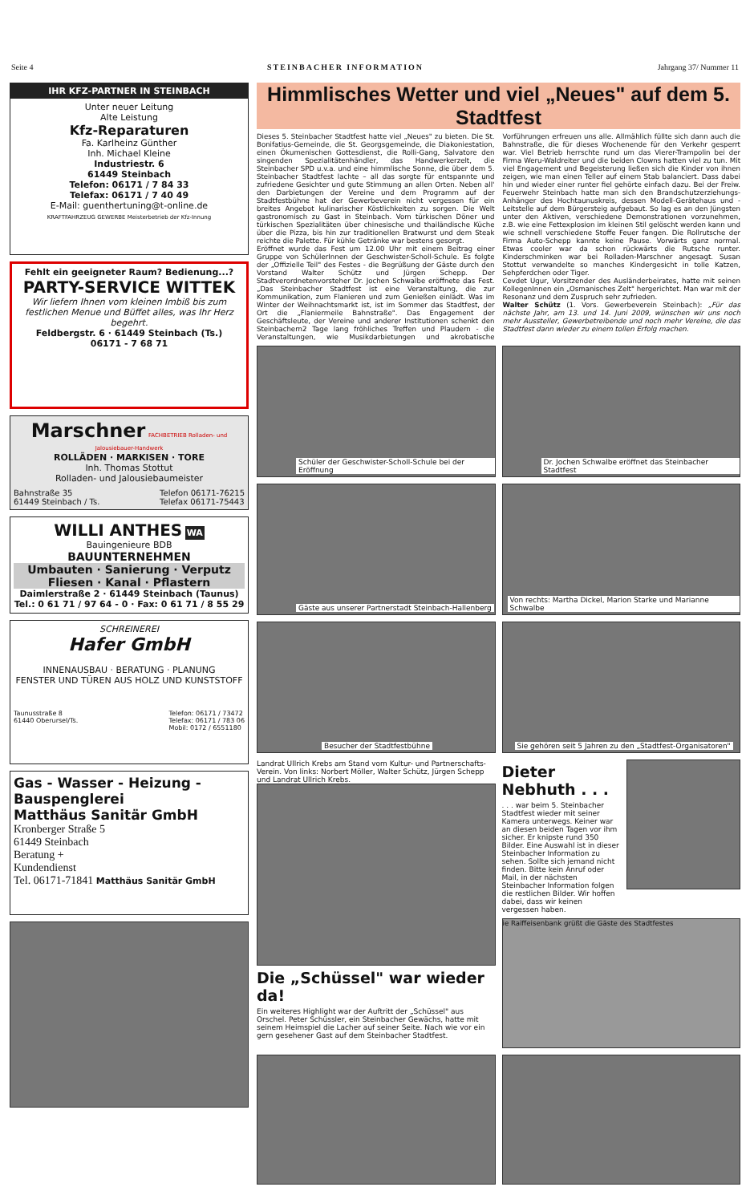Seite 4 STEINBACHER INFORMATION Jahrgang 37/ Nummer 11
IHR KFZ-PARTNER IN STEINBACH
Unter neuer Leitung
Alte Leistung
Kfz-Reparaturen
Fa. Karlheinz Günther
Inh. Michael Kleine
Industriestr. 6
61449 Steinbach
Telefon: 06171 / 7 84 33
Telefax: 06171 / 7 40 49
E-Mail: guenthertuning@t-online.de
KRAFTFAHRZEUG GEWERBE Meisterbetrieb der Kfz-Innung
Fehlt ein geeigneter Raum? Bedienung...?
PARTY-SERVICE WITTEK
Wir liefern Ihnen vom kleinen Imbiß bis zum festlichen Menue und Büffet alles, was Ihr Herz begehrt.
Feldbergstr. 6 · 61449 Steinbach (Ts.)
06171 - 7 68 71
Marschner FACHBETRIEB Rolladen- und Jalousiebauer-Handwerk
ROLLÄDEN · MARKISEN · TORE
Inh. Thomas Stottut
Rolladen- und Jalousiebaumeister
Bahnstraße 35
61449 Steinbach / Ts. Telefon 06171-76215
Telefax 06171-75443
WILLI ANTHES WA
Bauingenieure BDB
BAUUNTERNEHMEN
Umbauten · Sanierung · Verputz
Fliesen · Kanal · Pflastern
Daimlerstraße 2 · 61449 Steinbach (Taunus)
Tel.: 0 61 71 / 97 64 - 0 · Fax: 0 61 71 / 8 55 29
SCHREINEREI
Hafer GmbH
INNENAUSBAU · BERATUNG · PLANUNG
FENSTER UND TÜREN AUS HOLZ UND KUNSTSTOFF
Taunusstraße 8
61440 Oberursel/Ts. Telefon: 06171 / 73472
Telefax: 06171 / 783 06
Mobil: 0172 / 6551180
Gas - Wasser - Heizung - Bauspenglerei
Matthäus Sanitär GmbH
Kronberger Straße 5
61449 Steinbach
Beratung +
Kundendienst
Tel. 06171-71841 Matthäus Sanitär GmbH
Himmlisches Wetter und viel „Neues" auf dem 5. Stadtfest
Dieses 5. Steinbacher Stadtfest hatte viel „Neues" zu bieten. Die St. Bonifatius-Gemeinde, die St. Georgsgemeinde, die Diakoniestation, einen Ökumenischen Gottesdienst, die Rolli-Gang, Salvatore den singenden Spezialitätenhändler, das Handwerkerzelt, die Steinbacher SPD u.v.a. und eine himmlische Sonne, die über dem 5. Steinbacher Stadtfest lachte – all das sorgte für entspannte und zufriedene Gesichter und gute Stimmung an allen Orten. Neben all' den Darbietungen der Vereine und dem Programm auf der Stadtfestbühne hat der Gewerbeverein nicht vergessen für ein breites Angebot kulinarischer Köstlichkeiten zu sorgen. Die Welt gastronomisch zu Gast in Steinbach. Vom türkischen Döner und türkischen Spezialitäten über chinesische und thailändische Küche über die Pizza, bis hin zur traditionellen Bratwurst und dem Steak reichte die Palette. Für kühle Getränke war bestens gesorgt.
Eröffnet wurde das Fest um 12.00 Uhr mit einem Beitrag einer Gruppe von SchülerInnen der Geschwister-Scholl-Schule. Es folgte der „Offizielle Teil" des Festes - die Begrüßung der Gäste durch den Vorstand Walter Schütz und Jürgen Schepp. Der Stadtverordnetenvorsteher Dr. Jochen Schwalbe eröffnete das Fest. „Das Steinbacher Stadtfest ist eine Veranstaltung, die zur Kommunikation, zum Flanieren und zum Genießen einlädt. Was im Winter der Weihnachtsmarkt ist, ist im Sommer das Stadtfest, der Ort die „Flaniermeile Bahnstraße". Das Engagement der Geschäftsleute, der Vereine und anderer Institutionen schenkt den Steinbachern2 Tage lang fröhliches Treffen und Plaudern - die Veranstaltungen, wie Musikdarbietungen und akrobatische Vorführungen erfreuen uns alle. Allmählich füllte sich dann auch die Bahnstraße, die für dieses Wochenende für den Verkehr gesperrt war. Viel Betrieb herrschte rund um das Vierer-Trampolin bei der Firma Weru-Waldreiter und die beiden Clowns hatten viel zu tun. Mit viel Engagement und Begeisterung ließen sich die Kinder von ihnen zeigen, wie man einen Teller auf einem Stab balanciert. Dass dabei hin und wieder einer runter fiel gehörte einfach dazu. Bei der Freiw. Feuerwehr Steinbach hatte man sich den Brandschutzerziehungs-Anhänger des Hochtaunuskreis, dessen Modell-Gerätehaus und -Leitstelle auf dem Bürgersteig aufgebaut. So lag es an den Jüngsten unter den Aktiven, verschiedene Demonstrationen vorzunehmen, z.B. wie eine Fettexplosion im kleinen Stil gelöscht werden kann und wie schnell verschiedene Stoffe Feuer fangen. Die Rollrutsche der Firma Auto-Schepp kannte keine Pause. Vorwärts ganz normal. Etwas cooler war da schon rückwärts die Rutsche runter. Kinderschminken war bei Rolladen-Marschner angesagt. Susan Stottut verwandelte so manches Kindergesicht in tolle Katzen, Sehpferdchen oder Tiger.
Cevdet Ugur, Vorsitzender des Ausländerbeirates, hatte mit seinen KollegenInnen ein „Osmanisches Zelt" hergerichtet. Man war mit der Resonanz und dem Zuspruch sehr zufrieden.
Walter Schütz (1. Vors. Gewerbeverein Steinbach): „Für das nächste Jahr, am 13. und 14. Juni 2009, wünschen wir uns noch mehr Aussteller, Gewerbetreibende und noch mehr Vereine, die das Stadtfest dann wieder zu einem tollen Erfolg machen.
Schüler der Geschwister-Scholl-Schule bei der Eröffnung
Dr. Jochen Schwalbe eröffnet das Steinbacher Stadtfest
Gäste aus unserer Partnerstadt Steinbach-Hallenberg
Von rechts: Martha Dickel, Marion Starke und Marianne Schwalbe
Besucher der Stadtfestbühne
Sie gehören seit 5 Jahren zu den „Stadtfest-Organisatoren"
Landrat Ullrich Krebs am Stand vom Kultur- und Partnerschafts-Verein. Von links: Norbert Möller, Walter Schütz, Jürgen Schepp und Landrat Ullrich Krebs.
Die „Schüssel" war wieder da!
Ein weiteres Highlight war der Auftritt der „Schüssel" aus Orschel. Peter Schüssler, ein Steinbacher Gewächs, hatte mit seinem Heimspiel die Lacher auf seiner Seite. Nach wie vor ein gern gesehener Gast auf dem Steinbacher Stadtfest.
Dieter Nebhuth . . .
. . . war beim 5. Steinbacher Stadtfest wieder mit seiner Kamera unterwegs. Keiner war an diesen beiden Tagen vor ihm sicher. Er knipste rund 350 Bilder. Eine Auswahl ist in dieser Steinbacher Information zu sehen. Sollte sich jemand nicht finden. Bitte kein Anruf oder Mail, in der nächsten Steinbacher Information folgen die restlichen Bilder. Wir hoffen dabei, dass wir keinen vergessen haben.
ie Raiffeisenbank grüßt die Gäste des Stadtfestes